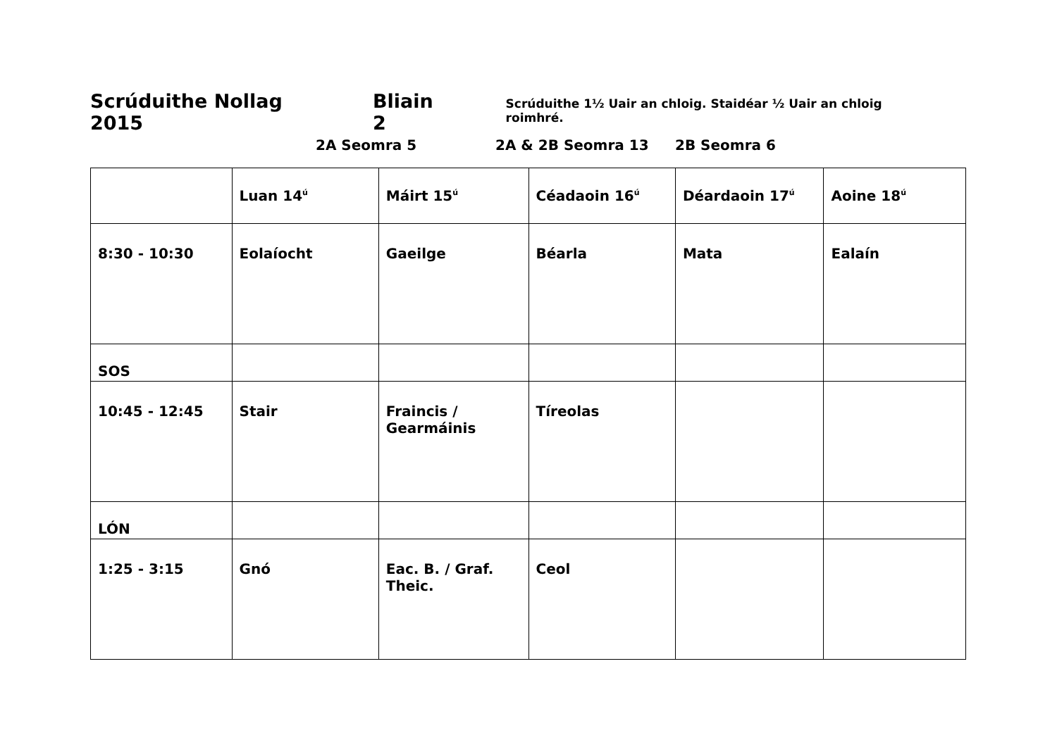Scrúduithe Nollag 2015 Bliain 2 Scrúduithe 1½ Uair an chloig. Staidéar ½ Uair an chloig roimhré.
2A Seomra 5 2A & 2B Seomra 13 2B Seomra 6
| | Luan 14<sup>ú</sup> | Máirt 15<sup>ú</sup> | Céadaoin 16<sup>ú</sup> | Déardaoin 17<sup>ú</sup> | Aoine 18<sup>ú</sup> |
| 8:30 - 10:30 | Eolaíocht | Gaeilge | Béarla | Mata | Ealaín |
| SOS | | | | | |
| 10:45 - 12:45 | Stair | Fraincis / Gearmáinis | Tíreolas | | |
| LÓN | | | | | |
| 1:25 - 3:15 | Gnó | Eac. B. / Graf. Theic. | Ceol | | |